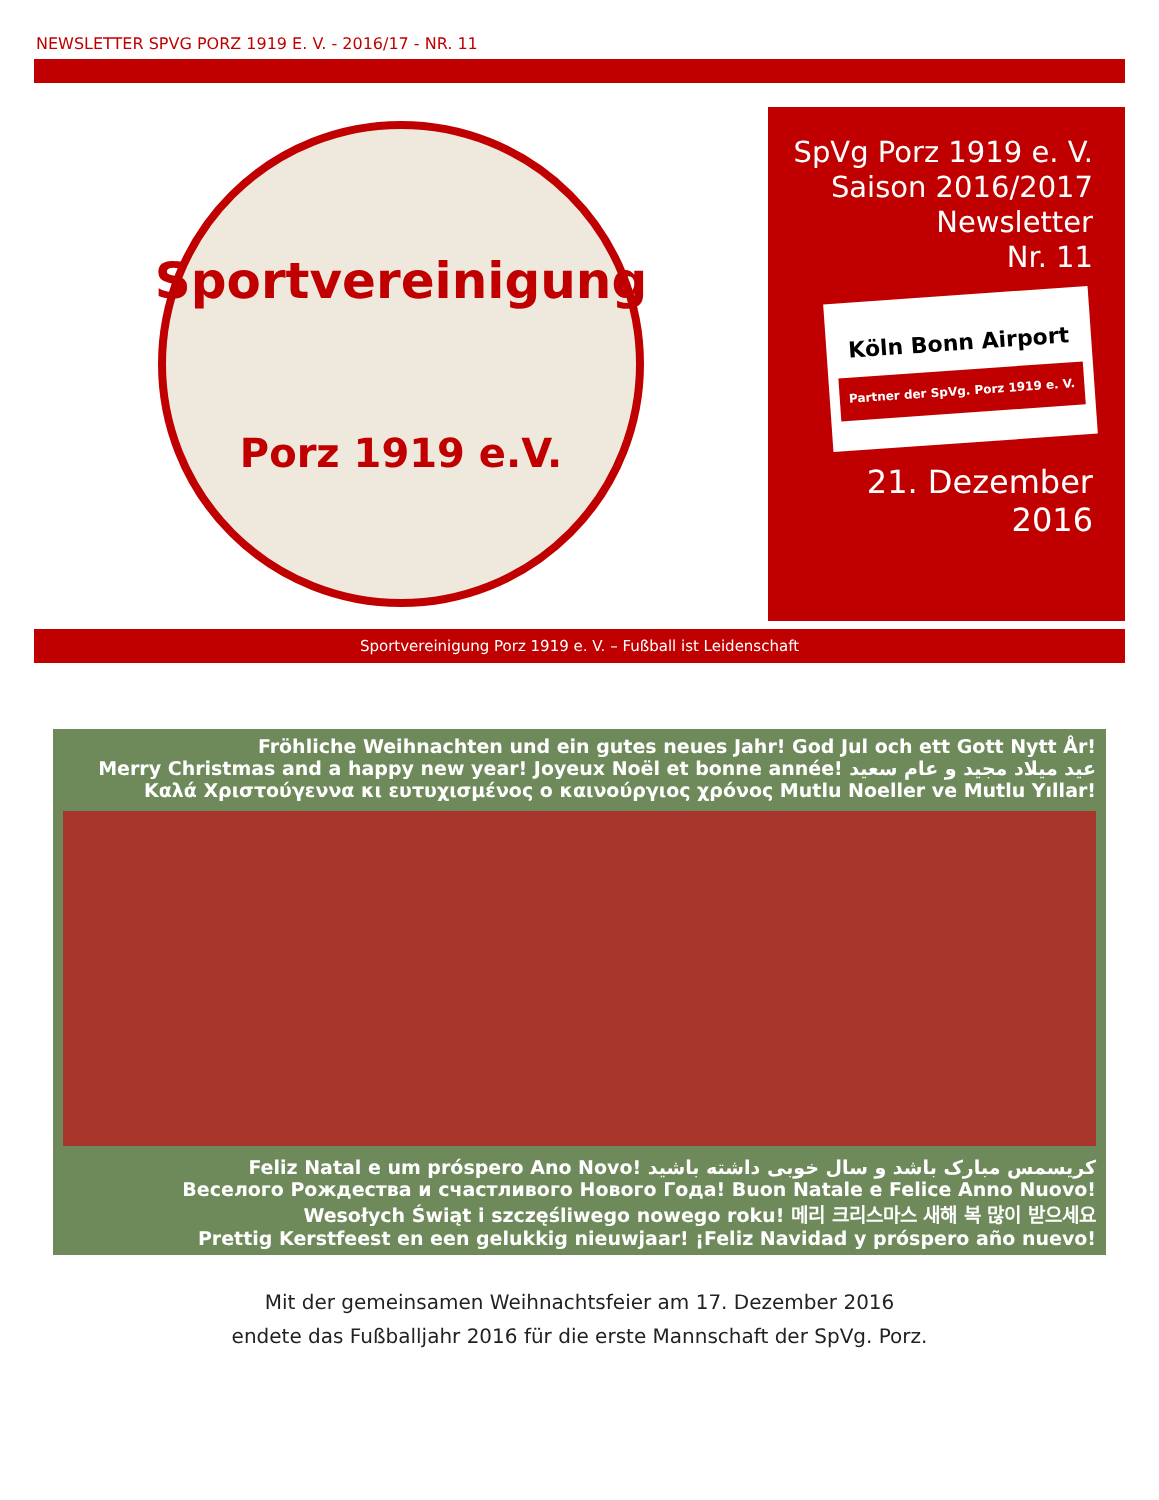NEWSLETTER SPVG PORZ 1919 E. V. - 2016/17 - NR. 11
Sportvereinigung
Porz 1919 e.V.
SpVg Porz 1919 e. V.
Saison 2016/2017
Newsletter
Nr. 11
Köln Bonn Airport
Partner der SpVg. Porz 1919 e. V.
21. Dezember
2016
Sportvereinigung Porz 1919 e. V. – Fußball ist Leidenschaft
Fröhliche Weihnachten und ein gutes neues Jahr! God Jul och ett Gott Nytt År!
Merry Christmas and a happy new year! Joyeux Noël et bonne année! عيد ميلاد مجيد و عام سعيد
Καλά Χριστούγεννα κι ευτυχισμένος ο καινούργιος χρόνος Mutlu Noeller ve Mutlu Yıllar!
Feliz Natal e um próspero Ano Novo! کریسمس مبارک باشد و سال خوبی داشته باشید
Веселого Рождества и счастливого Нового Года! Buon Natale e Felice Anno Nuovo!
Wesołych Świąt i szczęśliwego nowego roku! 메리 크리스마스 새해 복 많이 받으세요
Prettig Kerstfeest en een gelukkig nieuwjaar! ¡Feliz Navidad y próspero año nuevo!
Mit der gemeinsamen Weihnachtsfeier am 17. Dezember 2016
endete das Fußballjahr 2016 für die erste Mannschaft der SpVg. Porz.